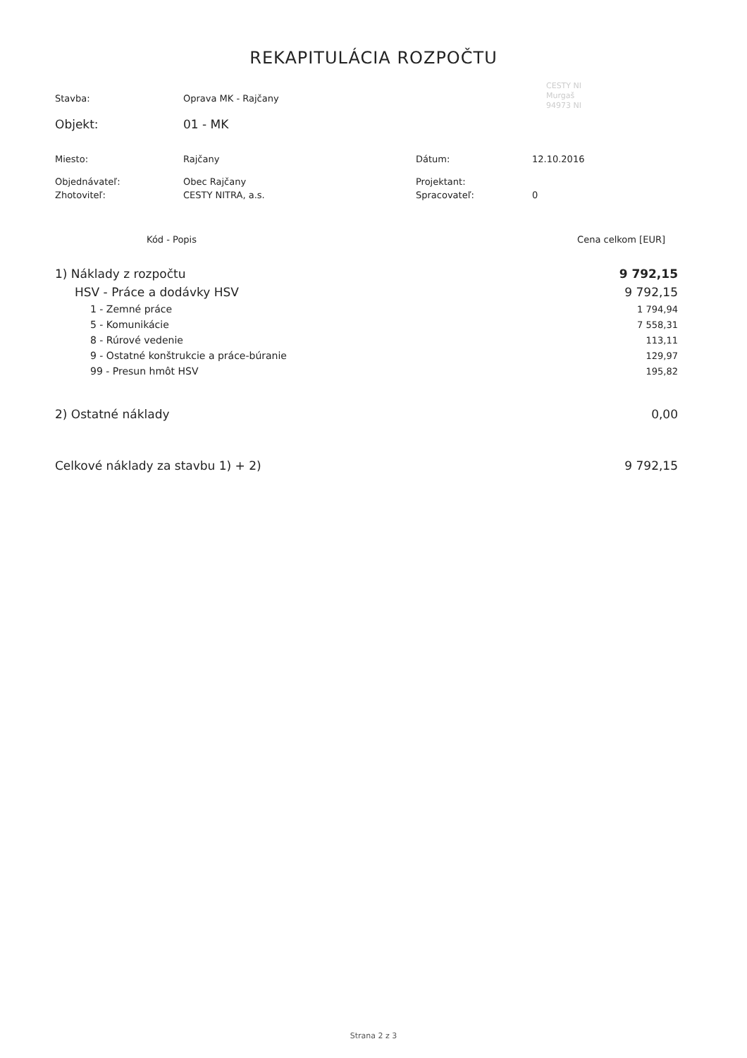REKAPITULÁCIA ROZPOČTU
CESTY NI
Murgaš
94973 NI
| Stavba: | Oprava MK - Rajčany | | |
| Objekt: | 01 - MK | | |
| Miesto: | Rajčany | Dátum: | 12.10.2016 |
| Objednávateľ: | Obec Rajčany | Projektant: | |
| Zhotoviteľ: | CESTY NITRA, a.s. | Spracovateľ: | 0 |
| Kód - Popis | Cena celkom [EUR] |
| --- | --- |
| 1) Náklady z rozpočtu | 9 792,15 |
| HSV - Práce a dodávky HSV | 9 792,15 |
| 1 - Zemné práce | 1 794,94 |
| 5 - Komunikácie | 7 558,31 |
| 8 - Rúrové vedenie | 113,11 |
| 9 - Ostatné konštrukcie a práce-búranie | 129,97 |
| 99 - Presun hmôt HSV | 195,82 |
| 2) Ostatné náklady | 0,00 |
| Celkové náklady za stavbu 1) + 2) | 9 792,15 |
Strana 2 z 3